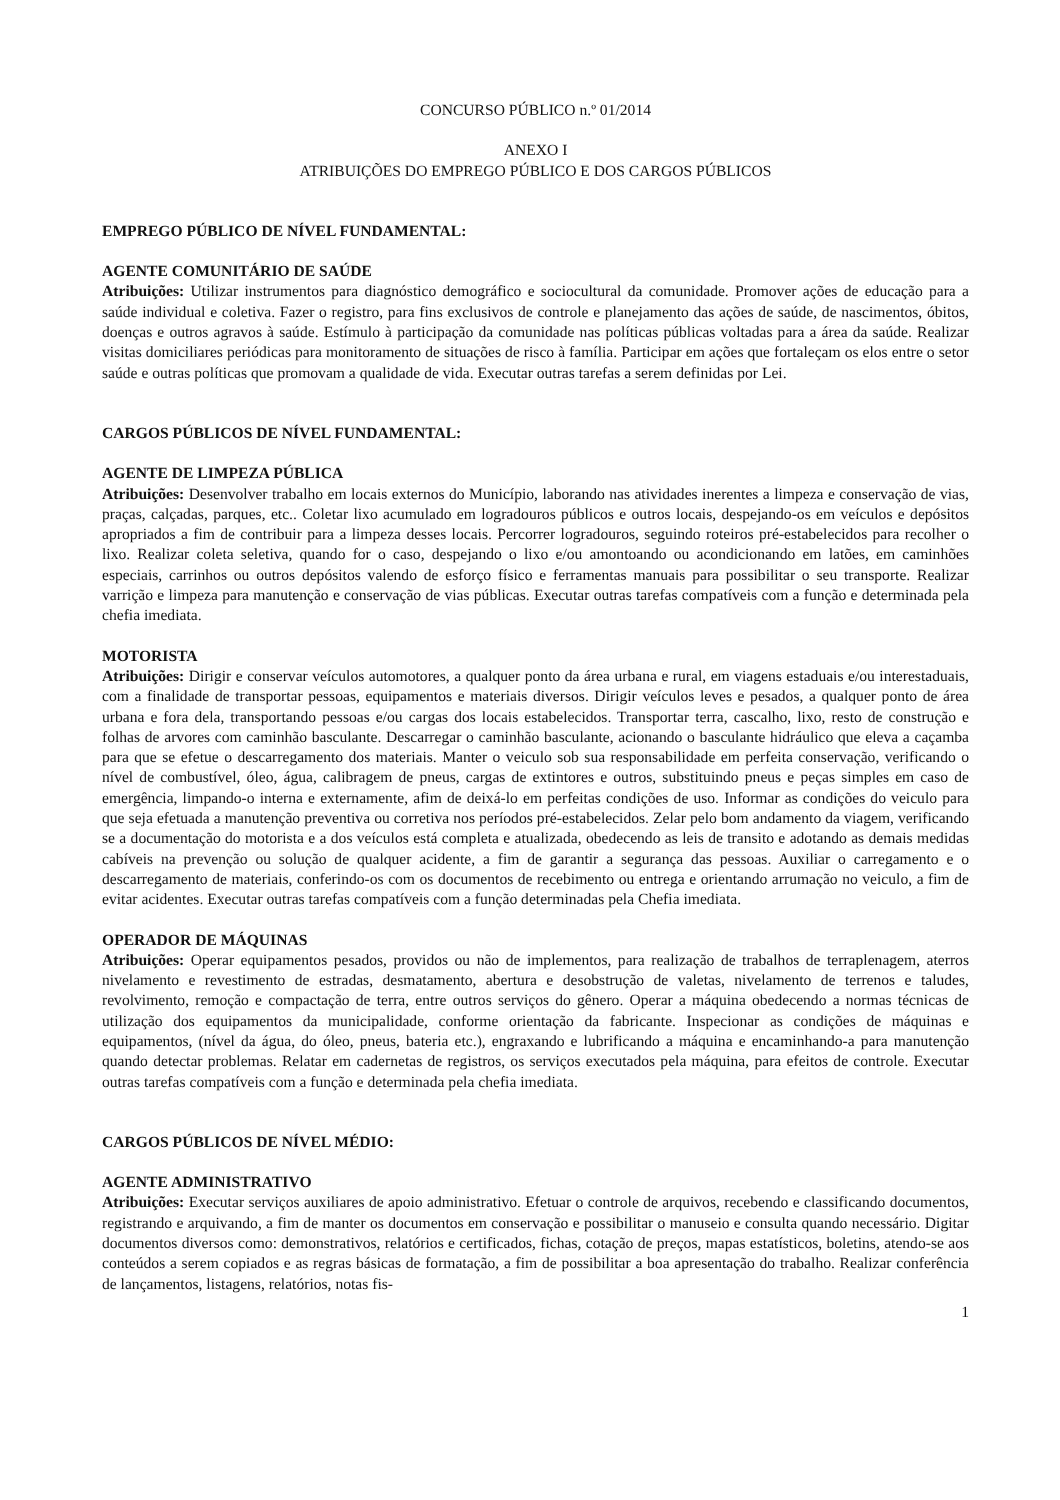CONCURSO PÚBLICO n.º 01/2014
ANEXO I
ATRIBUIÇÕES DO EMPREGO PÚBLICO E DOS CARGOS PÚBLICOS
EMPREGO PÚBLICO DE NÍVEL FUNDAMENTAL:
AGENTE COMUNITÁRIO DE SAÚDE
Atribuições: Utilizar instrumentos para diagnóstico demográfico e sociocultural da comunidade. Promover ações de educação para a saúde individual e coletiva. Fazer o registro, para fins exclusivos de controle e planejamento das ações de saúde, de nascimentos, óbitos, doenças e outros agravos à saúde. Estímulo à participação da comunidade nas políticas públicas voltadas para a área da saúde. Realizar visitas domiciliares periódicas para monitoramento de situações de risco à família. Participar em ações que fortaleçam os elos entre o setor saúde e outras políticas que promovam a qualidade de vida. Executar outras tarefas a serem definidas por Lei.
CARGOS PÚBLICOS DE NÍVEL FUNDAMENTAL:
AGENTE DE LIMPEZA PÚBLICA
Atribuições: Desenvolver trabalho em locais externos do Município, laborando nas atividades inerentes a limpeza e conservação de vias, praças, calçadas, parques, etc.. Coletar lixo acumulado em logradouros públicos e outros locais, despejando-os em veículos e depósitos apropriados a fim de contribuir para a limpeza desses locais. Percorrer logradouros, seguindo roteiros pré-estabelecidos para recolher o lixo. Realizar coleta seletiva, quando for o caso, despejando o lixo e/ou amontoando ou acondicionando em latões, em caminhões especiais, carrinhos ou outros depósitos valendo de esforço físico e ferramentas manuais para possibilitar o seu transporte. Realizar varrição e limpeza para manutenção e conservação de vias públicas. Executar outras tarefas compatíveis com a função e determinada pela chefia imediata.
MOTORISTA
Atribuições: Dirigir e conservar veículos automotores, a qualquer ponto da área urbana e rural, em viagens estaduais e/ou interestaduais, com a finalidade de transportar pessoas, equipamentos e materiais diversos. Dirigir veículos leves e pesados, a qualquer ponto de área urbana e fora dela, transportando pessoas e/ou cargas dos locais estabelecidos. Transportar terra, cascalho, lixo, resto de construção e folhas de arvores com caminhão basculante. Descarregar o caminhão basculante, acionando o basculante hidráulico que eleva a caçamba para que se efetue o descarregamento dos materiais. Manter o veiculo sob sua responsabilidade em perfeita conservação, verificando o nível de combustível, óleo, água, calibragem de pneus, cargas de extintores e outros, substituindo pneus e peças simples em caso de emergência, limpando-o interna e externamente, afim de deixá-lo em perfeitas condições de uso. Informar as condições do veiculo para que seja efetuada a manutenção preventiva ou corretiva nos períodos pré-estabelecidos. Zelar pelo bom andamento da viagem, verificando se a documentação do motorista e a dos veículos está completa e atualizada, obedecendo as leis de transito e adotando as demais medidas cabíveis na prevenção ou solução de qualquer acidente, a fim de garantir a segurança das pessoas. Auxiliar o carregamento e o descarregamento de materiais, conferindo-os com os documentos de recebimento ou entrega e orientando arrumação no veiculo, a fim de evitar acidentes. Executar outras tarefas compatíveis com a função determinadas pela Chefia imediata.
OPERADOR DE MÁQUINAS
Atribuições: Operar equipamentos pesados, providos ou não de implementos, para realização de trabalhos de terraplenagem, aterros nivelamento e revestimento de estradas, desmatamento, abertura e desobstrução de valetas, nivelamento de terrenos e taludes, revolvimento, remoção e compactação de terra, entre outros serviços do gênero. Operar a máquina obedecendo a normas técnicas de utilização dos equipamentos da municipalidade, conforme orientação da fabricante. Inspecionar as condições de máquinas e equipamentos, (nível da água, do óleo, pneus, bateria etc.), engraxando e lubrificando a máquina e encaminhando-a para manutenção quando detectar problemas. Relatar em cadernetas de registros, os serviços executados pela máquina, para efeitos de controle. Executar outras tarefas compatíveis com a função e determinada pela chefia imediata.
CARGOS PÚBLICOS DE NÍVEL MÉDIO:
AGENTE ADMINISTRATIVO
Atribuições: Executar serviços auxiliares de apoio administrativo. Efetuar o controle de arquivos, recebendo e classificando documentos, registrando e arquivando, a fim de manter os documentos em conservação e possibilitar o manuseio e consulta quando necessário. Digitar documentos diversos como: demonstrativos, relatórios e certificados, fichas, cotação de preços, mapas estatísticos, boletins, atendo-se aos conteúdos a serem copiados e as regras básicas de formatação, a fim de possibilitar a boa apresentação do trabalho. Realizar conferência de lançamentos, listagens, relatórios, notas fis-
1